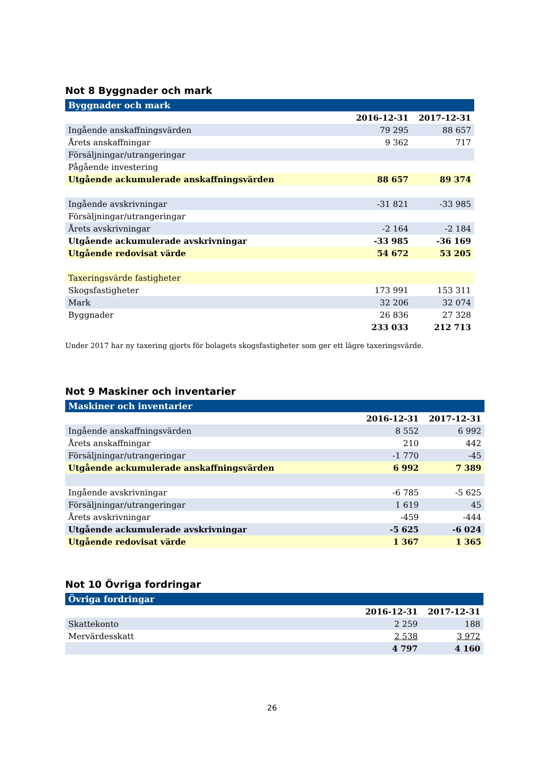Not 8 Byggnader och mark
| Byggnader och mark | | |
| | 2016-12-31 | 2017-12-31 |
| Ingående anskaffningsvärden | 79 295 | 88 657 |
| Årets anskaffningar | 9 362 | 717 |
| Försäljningar/utrangeringar | | |
| Pågående investering | | |
| Utgående ackumulerade anskaffningsvärden | 88 657 | 89 374 |
| Ingående avskrivningar | -31 821 | -33 985 |
| Försäljningar/utrangeringar | | |
| Årets avskrivningar | -2 164 | -2 184 |
| Utgående ackumulerade avskrivningar | -33 985 | -36 169 |
| Utgående redovisat värde | 54 672 | 53 205 |
| Taxeringsvärde fastigheter | | |
| Skogsfastigheter | 173 991 | 153 311 |
| Mark | 32 206 | 32 074 |
| Byggnader | 26 836 | 27 328 |
| | 233 033 | 212 713 |
Under 2017 har ny taxering gjorts för bolagets skogsfastigheter som ger ett lägre taxeringsvärde.
Not 9 Maskiner och inventarier
| Maskiner och inventarier | | |
| | 2016-12-31 | 2017-12-31 |
| Ingående anskaffningsvärden | 8 552 | 6 992 |
| Årets anskaffningar | 210 | 442 |
| Försäljningar/utrangeringar | -1 770 | -45 |
| Utgående ackumulerade anskaffningsvärden | 6 992 | 7 389 |
| Ingående avskrivningar | -6 785 | -5 625 |
| Försäljningar/utrangeringar | 1 619 | 45 |
| Årets avskrivningar | -459 | -444 |
| Utgående ackumulerade avskrivningar | -5 625 | -6 024 |
| Utgående redovisat värde | 1 367 | 1 365 |
Not 10 Övriga fordringar
| Övriga fordringar | | |
| | 2016-12-31 | 2017-12-31 |
| Skattekonto | 2 259 | 188 |
| Mervärdesskatt | 2 538 | 3 972 |
| | 4 797 | 4 160 |
26